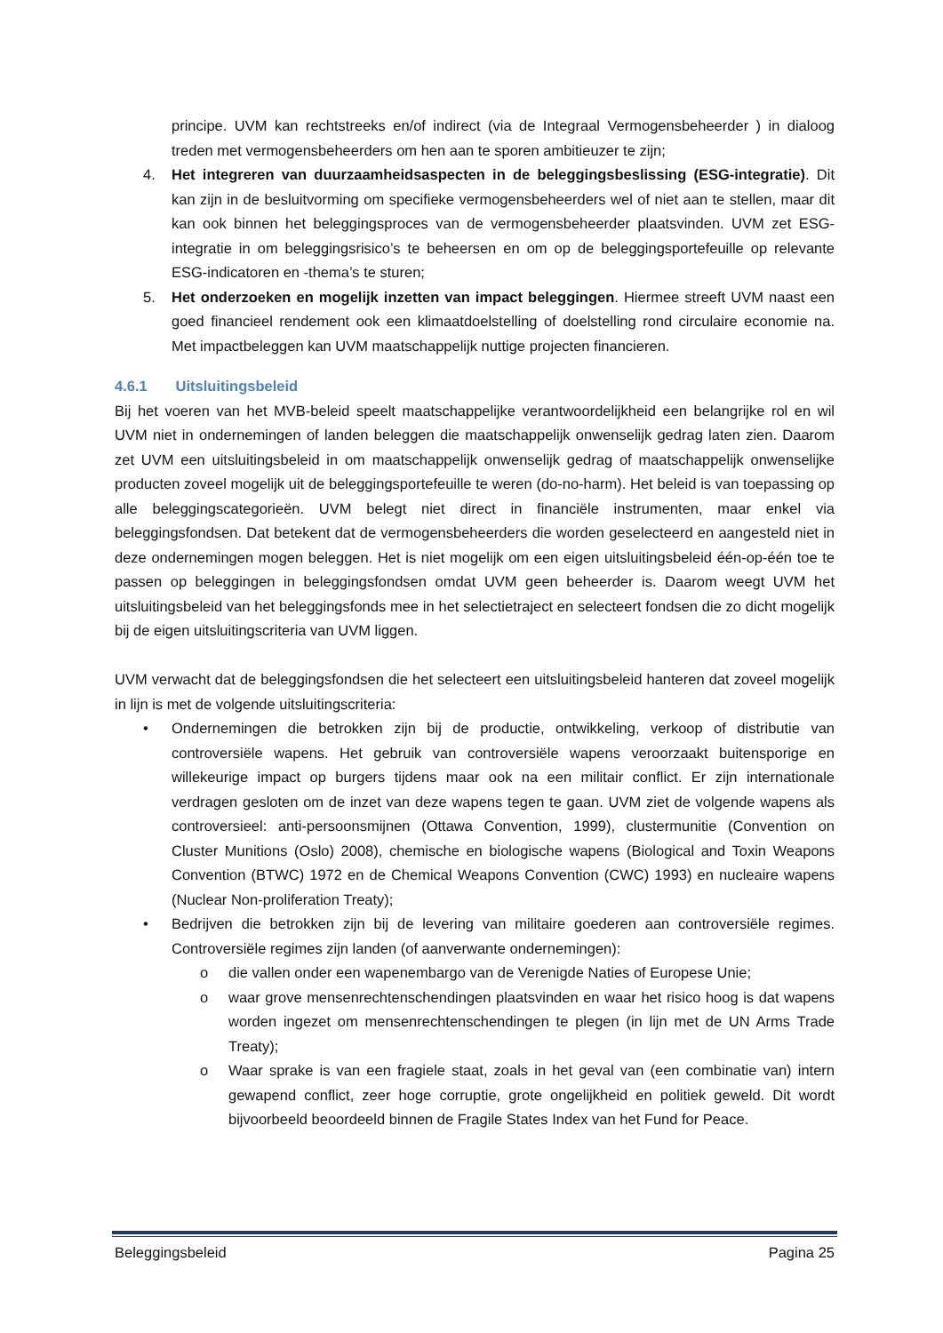principe. UVM kan rechtstreeks en/of indirect (via de Integraal Vermogensbeheerder ) in dialoog treden met vermogensbeheerders om hen aan te sporen ambitieuzer te zijn;
4. Het integreren van duurzaamheidsaspecten in de beleggingsbeslissing (ESG-integratie). Dit kan zijn in de besluitvorming om specifieke vermogensbeheerders wel of niet aan te stellen, maar dit kan ook binnen het beleggingsproces van de vermogensbeheerder plaatsvinden. UVM zet ESG-integratie in om beleggingsrisico’s te beheersen en om op de beleggingsportefeuille op relevante ESG-indicatoren en -thema’s te sturen;
5. Het onderzoeken en mogelijk inzetten van impact beleggingen. Hiermee streeft UVM naast een goed financieel rendement ook een klimaatdoelstelling of doelstelling rond circulaire economie na. Met impactbeleggen kan UVM maatschappelijk nuttige projecten financieren.
4.6.1 Uitsluitingsbeleid
Bij het voeren van het MVB-beleid speelt maatschappelijke verantwoordelijkheid een belangrijke rol en wil UVM niet in ondernemingen of landen beleggen die maatschappelijk onwenselijk gedrag laten zien. Daarom zet UVM een uitsluitingsbeleid in om maatschappelijk onwenselijk gedrag of maatschappelijk onwenselijke producten zoveel mogelijk uit de beleggingsportefeuille te weren (do-no-harm). Het beleid is van toepassing op alle beleggingscategorieën. UVM belegt niet direct in financiële instrumenten, maar enkel via beleggingsfondsen. Dat betekent dat de vermogensbeheerders die worden geselecteerd en aangesteld niet in deze ondernemingen mogen beleggen. Het is niet mogelijk om een eigen uitsluitingsbeleid één-op-één toe te passen op beleggingen in beleggingsfondsen omdat UVM geen beheerder is. Daarom weegt UVM het uitsluitingsbeleid van het beleggingsfonds mee in het selectietraject en selecteert fondsen die zo dicht mogelijk bij de eigen uitsluitingscriteria van UVM liggen.
UVM verwacht dat de beleggingsfondsen die het selecteert een uitsluitingsbeleid hanteren dat zoveel mogelijk in lijn is met de volgende uitsluitingscriteria:
• Ondernemingen die betrokken zijn bij de productie, ontwikkeling, verkoop of distributie van controversiële wapens. Het gebruik van controversiële wapens veroorzaakt buitensporige en willekeurige impact op burgers tijdens maar ook na een militair conflict. Er zijn internationale verdragen gesloten om de inzet van deze wapens tegen te gaan. UVM ziet de volgende wapens als controversieel: anti-persoonsmijnen (Ottawa Convention, 1999), clustermunitie (Convention on Cluster Munitions (Oslo) 2008), chemische en biologische wapens (Biological and Toxin Weapons Convention (BTWC) 1972 en de Chemical Weapons Convention (CWC) 1993) en nucleaire wapens (Nuclear Non-proliferation Treaty);
• Bedrijven die betrokken zijn bij de levering van militaire goederen aan controversiële regimes. Controversiële regimes zijn landen (of aanverwante ondernemingen):
o die vallen onder een wapenembargo van de Verenigde Naties of Europese Unie;
o waar grove mensenrechtenschendingen plaatsvinden en waar het risico hoog is dat wapens worden ingezet om mensenrechtenschendingen te plegen (in lijn met de UN Arms Trade Treaty);
o Waar sprake is van een fragiele staat, zoals in het geval van (een combinatie van) intern gewapend conflict, zeer hoge corruptie, grote ongelijkheid en politiek geweld. Dit wordt bijvoorbeeld beoordeeld binnen de Fragile States Index van het Fund for Peace.
Beleggingsbeleid Pagina 25